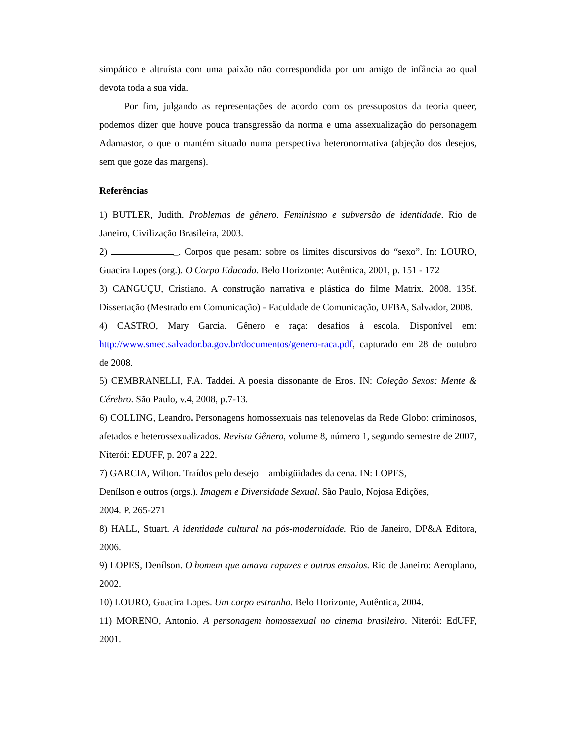simpático e altruísta com uma paixão não correspondida por um amigo de infância ao qual devota toda a sua vida.
Por fim, julgando as representações de acordo com os pressupostos da teoria queer, podemos dizer que houve pouca transgressão da norma e uma assexualização do personagem Adamastor, o que o mantém situado numa perspectiva heteronormativa (abjeção dos desejos, sem que goze das margens).
Referências
1) BUTLER, Judith. Problemas de gênero. Feminismo e subversão de identidade. Rio de Janeiro, Civilização Brasileira, 2003.
2) _. Corpos que pesam: sobre os limites discursivos do “sexo”. In: LOURO, Guacira Lopes (org.). O Corpo Educado. Belo Horizonte: Autêntica, 2001, p. 151 - 172
3) CANGUÇU, Cristiano. A construção narrativa e plástica do filme Matrix. 2008. 135f. Dissertação (Mestrado em Comunicação) - Faculdade de Comunicação, UFBA, Salvador, 2008.
4) CASTRO, Mary Garcia. Gênero e raça: desafios à escola. Disponível em: http://www.smec.salvador.ba.gov.br/documentos/genero-raca.pdf, capturado em 28 de outubro de 2008.
5) CEMBRANELLI, F.A. Taddei. A poesia dissonante de Eros. IN: Coleção Sexos: Mente & Cérebro. São Paulo, v.4, 2008, p.7-13.
6) COLLING, Leandro. Personagens homossexuais nas telenovelas da Rede Globo: criminosos, afetados e heterossexualizados. Revista Gênero, volume 8, número 1, segundo semestre de 2007, Niterói: EDUFF, p. 207 a 222.
7) GARCIA, Wilton. Traídos pelo desejo – ambigüidades da cena. IN: LOPES,
Denílson e outros (orgs.). Imagem e Diversidade Sexual. São Paulo, Nojosa Edições,
2004. P. 265-271
8) HALL, Stuart. A identidade cultural na pós-modernidade. Rio de Janeiro, DP&A Editora, 2006.
9) LOPES, Denílson. O homem que amava rapazes e outros ensaios. Rio de Janeiro: Aeroplano, 2002.
10) LOURO, Guacira Lopes. Um corpo estranho. Belo Horizonte, Autêntica, 2004.
11) MORENO, Antonio. A personagem homossexual no cinema brasileiro. Niterói: EdUFF, 2001.